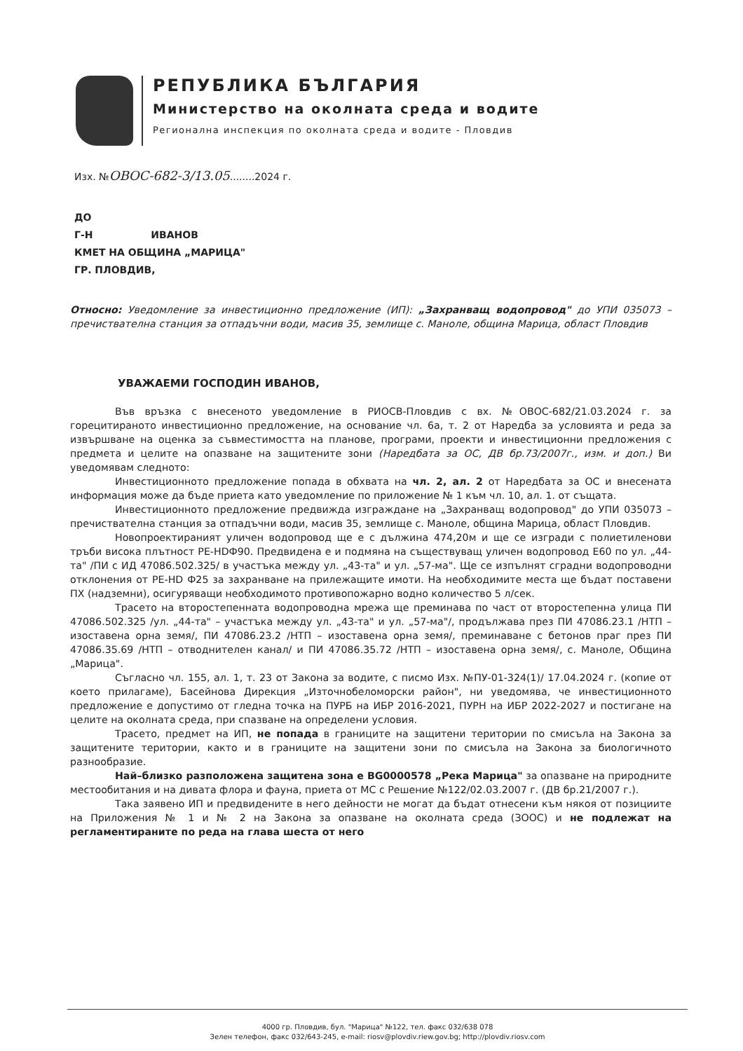РЕПУБЛИКА БЪЛГАРИЯ
Министерство на околната среда и водите
Регионална инспекция по околната среда и водите - Пловдив
Изх. №ОВОС-682-3/13.05........2024 г.
ДО
Г-Н ИВАНОВ
КМЕТ НА ОБЩИНА „МАРИЦА"
ГР. ПЛОВДИВ,
Относно: Уведомление за инвестиционно предложение (ИП): „Захранващ водопровод" до УПИ 035073 – пречиствателна станция за отпадъчни води, масив 35, землище с. Маноле, община Марица, област Пловдив
УВАЖАЕМИ ГОСПОДИН ИВАНОВ,
Във връзка с внесеното уведомление в РИОСВ-Пловдив с вх. №ОВОС-682/21.03.2024 г. за горецитираното инвестиционно предложение, на основание чл. 6а, т. 2 от Наредба за условията и реда за извършване на оценка за съвместимостта на планове, програми, проекти и инвестиционни предложения с предмета и целите на опазване на защитените зони (Наредбата за ОС, ДВ бр.73/2007г., изм. и доп.) Ви уведомявам следното:
Инвестиционното предложение попада в обхвата на чл. 2, ал. 2 от Наредбата за ОС и внесената информация може да бъде приета като уведомление по приложение № 1 към чл. 10, ал. 1. от същата.
Инвестиционното предложение предвижда изграждане на „Захранващ водопровод" до УПИ 035073 – пречиствателна станция за отпадъчни води, масив 35, землище с. Маноле, община Марица, област Пловдив.
Новопроектираният уличен водопровод ще е с дължина 474,20м и ще се изгради с полиетиленови тръби висока плътност PE-HDФ90. Предвидена е и подмяна на съществуващ уличен водопровод Е60 по ул. „44-та" /ПИ с ИД 47086.502.325/ в участъка между ул. „43-та" и ул. „57-ма". Ще се изпълнят сградни водопроводни отклонения от PE-HD Ф25 за захранване на прилежащите имоти. На необходимите места ще бъдат поставени ПХ (надземни), осигуряващи необходимото противопожарно водно количество 5 л/сек.
Трасето на второстепенната водопроводна мрежа ще преминава по част от второстепенна улица ПИ 47086.502.325 /ул. „44-та" – участъка между ул. „43-та" и ул. „57-ма"/, продължава през ПИ 47086.23.1 /НТП – изоставена орна земя/, ПИ 47086.23.2 /НТП – изоставена орна земя/, преминаване с бетонов праг през ПИ 47086.35.69 /НТП – отводнителен канал/ и ПИ 47086.35.72 /НТП – изоставена орна земя/, с. Маноле, Община „Марица".
Съгласно чл. 155, ал. 1, т. 23 от Закона за водите, с писмо Изх. №ПУ-01-324(1)/ 17.04.2024 г. (копие от което прилагаме), Басейнова Дирекция „Източнобеломорски район", ни уведомява, че инвестиционното предложение е допустимо от гледна точка на ПУРБ на ИБР 2016-2021, ПУРН на ИБР 2022-2027 и постигане на целите на околната среда, при спазване на определени условия.
Трасето, предмет на ИП, не попада в границите на защитени територии по смисъла на Закона за защитените територии, както и в границите на защитени зони по смисъла на Закона за биологичното разнообразие.
Най–близко разположена защитена зона е BG0000578 „Река Марица" за опазване на природните местообитания и на дивата флора и фауна, приета от МС с Решение №122/02.03.2007 г. (ДВ бр.21/2007 г.).
Така заявено ИП и предвидените в него дейности не могат да бъдат отнесени към някоя от позициите на Приложения № 1 и № 2 на Закона за опазване на околната среда (ЗООС) и не подлежат на регламентираните по реда на глава шеста от него
4000 гр. Пловдив, бул. "Марица" №122, тел. факс 032/638 078
Зелен телефон, факс 032/643-245, e-mail: riosv@plovdiv.riew.gov.bg; http://plovdiv.riosv.com